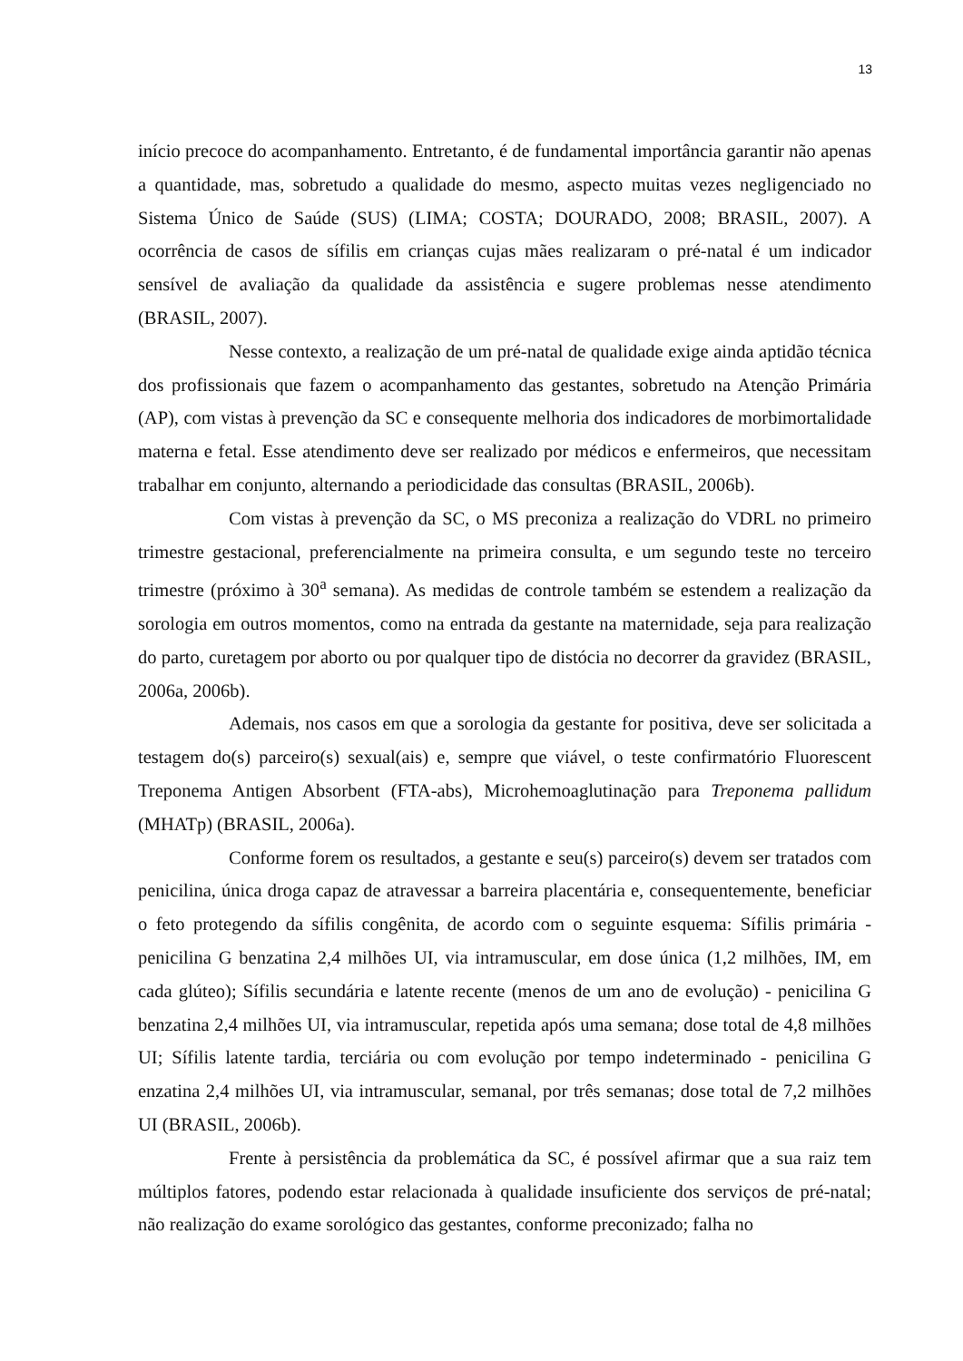13
início precoce do acompanhamento. Entretanto, é de fundamental importância garantir não apenas a quantidade, mas, sobretudo a qualidade do mesmo, aspecto muitas vezes negligenciado no Sistema Único de Saúde (SUS) (LIMA; COSTA; DOURADO, 2008; BRASIL, 2007). A ocorrência de casos de sífilis em crianças cujas mães realizaram o pré-natal é um indicador sensível de avaliação da qualidade da assistência e sugere problemas nesse atendimento (BRASIL, 2007).
Nesse contexto, a realização de um pré-natal de qualidade exige ainda aptidão técnica dos profissionais que fazem o acompanhamento das gestantes, sobretudo na Atenção Primária (AP), com vistas à prevenção da SC e consequente melhoria dos indicadores de morbimortalidade materna e fetal. Esse atendimento deve ser realizado por médicos e enfermeiros, que necessitam trabalhar em conjunto, alternando a periodicidade das consultas (BRASIL, 2006b).
Com vistas à prevenção da SC, o MS preconiza a realização do VDRL no primeiro trimestre gestacional, preferencialmente na primeira consulta, e um segundo teste no terceiro trimestre (próximo à 30<sup>a</sup> semana). As medidas de controle também se estendem a realização da sorologia em outros momentos, como na entrada da gestante na maternidade, seja para realização do parto, curetagem por aborto ou por qualquer tipo de distócia no decorrer da gravidez (BRASIL, 2006a, 2006b).
Ademais, nos casos em que a sorologia da gestante for positiva, deve ser solicitada a testagem do(s) parceiro(s) sexual(ais) e, sempre que viável, o teste confirmatório Fluorescent Treponema Antigen Absorbent (FTA-abs), Microhemoaglutinação para Treponema pallidum (MHATp) (BRASIL, 2006a).
Conforme forem os resultados, a gestante e seu(s) parceiro(s) devem ser tratados com penicilina, única droga capaz de atravessar a barreira placentária e, consequentemente, beneficiar o feto protegendo da sífilis congênita, de acordo com o seguinte esquema: Sífilis primária - penicilina G benzatina 2,4 milhões UI, via intramuscular, em dose única (1,2 milhões, IM, em cada glúteo); Sífilis secundária e latente recente (menos de um ano de evolução) - penicilina G benzatina 2,4 milhões UI, via intramuscular, repetida após uma semana; dose total de 4,8 milhões UI; Sífilis latente tardia, terciária ou com evolução por tempo indeterminado - penicilina G enzatina 2,4 milhões UI, via intramuscular, semanal, por três semanas; dose total de 7,2 milhões UI (BRASIL, 2006b).
Frente à persistência da problemática da SC, é possível afirmar que a sua raiz tem múltiplos fatores, podendo estar relacionada à qualidade insuficiente dos serviços de pré-natal; não realização do exame sorológico das gestantes, conforme preconizado; falha no